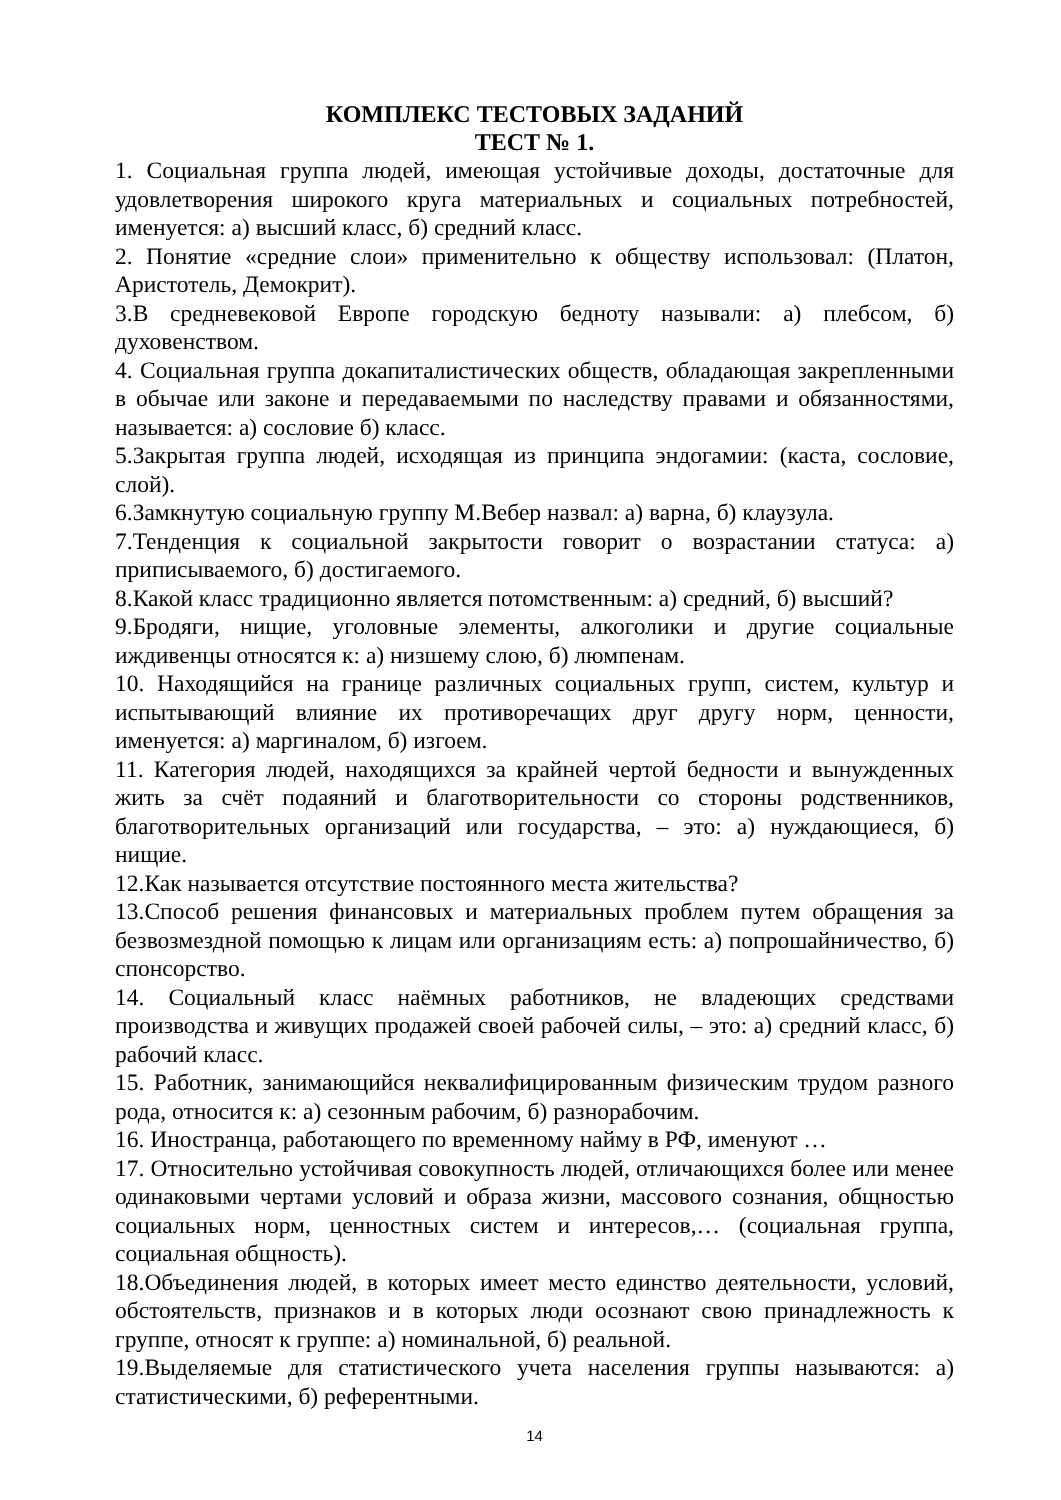КОМПЛЕКС ТЕСТОВЫХ ЗАДАНИЙ
ТЕСТ № 1.
1. Социальная группа людей, имеющая устойчивые доходы, достаточные для удовлетворения широкого круга материальных и социальных потребностей, именуется: а) высший класс, б) средний класс.
2. Понятие «средние слои» применительно к обществу использовал: (Платон, Аристотель, Демокрит).
3.В средневековой Европе городскую бедноту называли: а) плебсом, б) духовенством.
4. Социальная группа докапиталистических обществ, обладающая закрепленными в обычае или законе и передаваемыми по наследству правами и обязанностями, называется: а) сословие б) класс.
5.Закрытая группа людей, исходящая из принципа эндогамии: (каста, сословие, слой).
6.Замкнутую социальную группу М.Вебер назвал: а) варна, б) клаузула.
7.Тенденция к социальной закрытости говорит о возрастании статуса: а) приписываемого, б) достигаемого.
8.Какой класс традиционно является потомственным: а) средний, б) высший?
9.Бродяги, нищие, уголовные элементы, алкоголики и другие социальные иждивенцы относятся к: а) низшему слою, б) люмпенам.
10. Находящийся на границе различных социальных групп, систем, культур и испытывающий влияние их противоречащих друг другу норм, ценности, именуется: а) маргиналом, б) изгоем.
11. Категория людей, находящихся за крайней чертой бедности и вынужденных жить за счёт подаяний и благотворительности со стороны родственников, благотворительных организаций или государства, – это: а) нуждающиеся, б) нищие.
12.Как называется отсутствие постоянного места жительства?
13.Способ решения финансовых и материальных проблем путем обращения за безвозмездной помощью к лицам или организациям есть: а) попрошайничество, б) спонсорство.
14. Социальный класс наёмных работников, не владеющих средствами производства и живущих продажей своей рабочей силы, – это: а) средний класс, б) рабочий класс.
15. Работник, занимающийся неквалифицированным физическим трудом разного рода, относится к: а) сезонным рабочим, б) разнорабочим.
16. Иностранца, работающего по временному найму в РФ, именуют …
17. Относительно устойчивая совокупность людей, отличающихся более или менее одинаковыми чертами условий и образа жизни, массового сознания, общностью социальных норм, ценностных систем и интересов,… (социальная группа, социальная общность).
18.Объединения людей, в которых имеет место единство деятельности, условий, обстоятельств, признаков и в которых люди осознают свою принадлежность к группе, относят к группе: а) номинальной, б) реальной.
19.Выделяемые для статистического учета населения группы называются: а) статистическими, б) референтными.
14